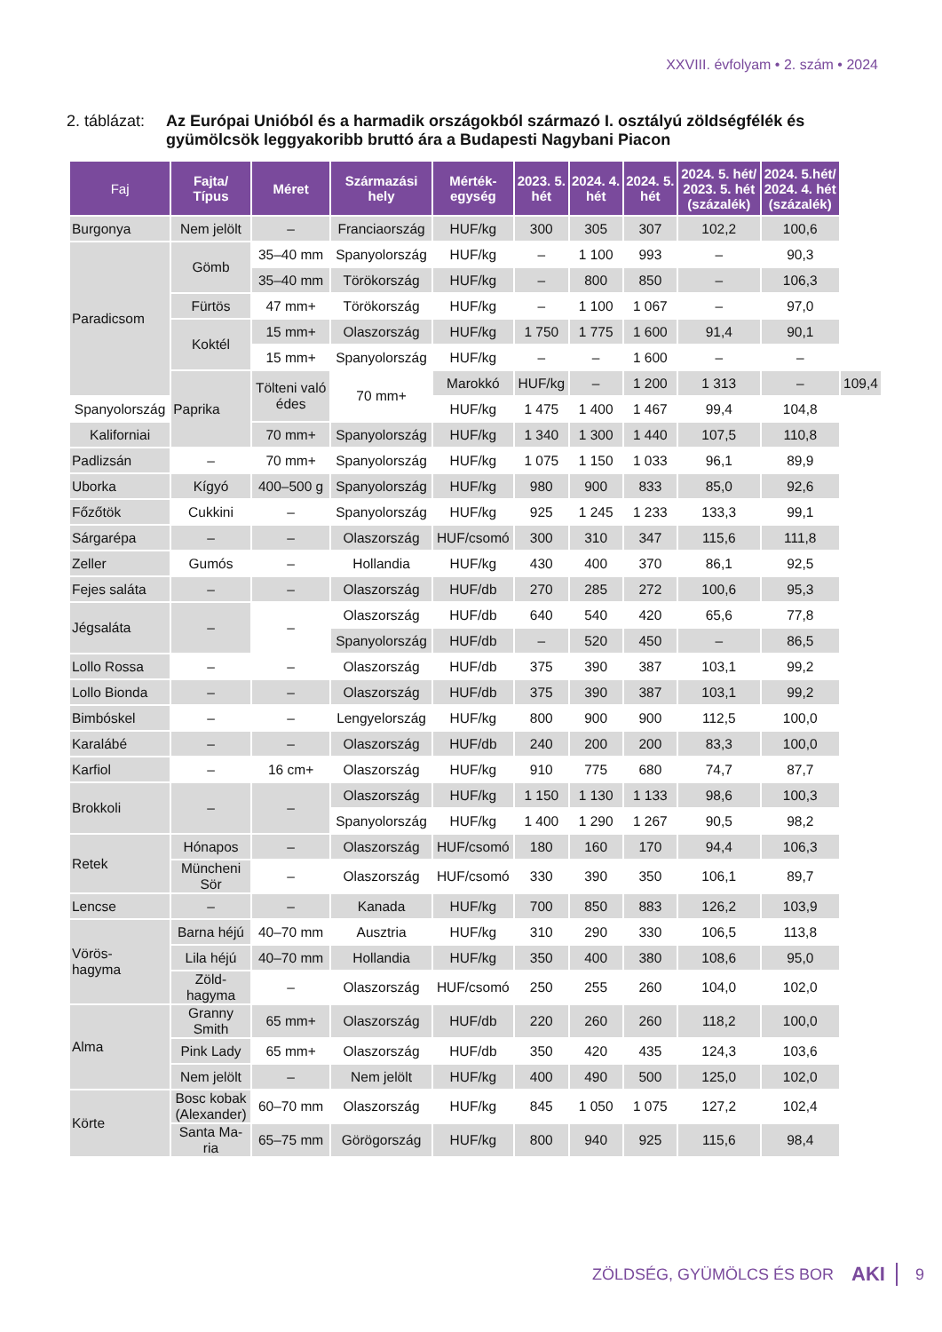XXVIII. évfolyam • 2. szám • 2024
2. táblázat: Az Európai Unióból és a harmadik országokból származó I. osztályú zöldségfélék és gyümölcsök leggyakoribb bruttó ára a Budapesti Nagybani Piacon
| Faj | Fajta/ Típus | Méret | Származási hely | Mérték- egység | 2023. 5. hét | 2024. 4. hét | 2024. 5. hét | 2024. 5. hét/ 2023. 5. hét (százalék) | 2024. 5.hét/ 2024. 4. hét (százalék) | |
| --- | --- | --- | --- | --- | --- | --- | --- | --- | --- | --- |
| Burgonya | Nem jelölt | – | Franciaország | HUF/kg | 300 | 305 | 307 | 102,2 | 100,6 | |
| Paradicsom | Gömb | 35–40 mm | Spanyolország | HUF/kg | – | 1 100 | 993 | – | 90,3 | |
| | | 35–40 mm | Törökország | HUF/kg | – | 800 | 850 | – | 106,3 | |
| | Fürtös | 47 mm+ | Törökország | HUF/kg | – | 1 100 | 1 067 | – | 97,0 | |
| | Koktél | 15 mm+ | Olaszország | HUF/kg | 1 750 | 1 775 | 1 600 | 91,4 | 90,1 | |
| | | 15 mm+ | Spanyolország | HUF/kg | – | – | 1 600 | – | – | |
| | Paprika | Tölteni való édes | 70 mm+ | Marokkó | HUF/kg | – | 1 200 | 1 313 | – | 109,4 |
| Spanyolország | | | | HUF/kg | 1 475 | 1 400 | 1 467 | 99,4 | 104,8 | |
| Kaliforniai | | 70 mm+ | Spanyolország | HUF/kg | 1 340 | 1 300 | 1 440 | 107,5 | 110,8 | |
| Padlizsán | – | 70 mm+ | Spanyolország | HUF/kg | 1 075 | 1 150 | 1 033 | 96,1 | 89,9 | |
| Uborka | Kígyó | 400–500 g | Spanyolország | HUF/kg | 980 | 900 | 833 | 85,0 | 92,6 | |
| Főzőtök | Cukkini | – | Spanyolország | HUF/kg | 925 | 1 245 | 1 233 | 133,3 | 99,1 | |
| Sárgarépa | – | – | Olaszország | HUF/csomó | 300 | 310 | 347 | 115,6 | 111,8 | |
| Zeller | Gumós | – | Hollandia | HUF/kg | 430 | 400 | 370 | 86,1 | 92,5 | |
| Fejes saláta | – | – | Olaszország | HUF/db | 270 | 285 | 272 | 100,6 | 95,3 | |
| Jégsaláta | – | – | Olaszország | HUF/db | 640 | 540 | 420 | 65,6 | 77,8 | |
| | | | Spanyolország | HUF/db | – | 520 | 450 | – | 86,5 | |
| Lollo Rossa | – | – | Olaszország | HUF/db | 375 | 390 | 387 | 103,1 | 99,2 | |
| Lollo Bionda | – | – | Olaszország | HUF/db | 375 | 390 | 387 | 103,1 | 99,2 | |
| Bimbóskel | – | – | Lengyelország | HUF/kg | 800 | 900 | 900 | 112,5 | 100,0 | |
| Karalábé | – | – | Olaszország | HUF/db | 240 | 200 | 200 | 83,3 | 100,0 | |
| Karfiol | – | 16 cm+ | Olaszország | HUF/kg | 910 | 775 | 680 | 74,7 | 87,7 | |
| Brokkoli | – | – | Olaszország | HUF/kg | 1 150 | 1 130 | 1 133 | 98,6 | 100,3 | |
| | | | Spanyolország | HUF/kg | 1 400 | 1 290 | 1 267 | 90,5 | 98,2 | |
| Retek | Hónapos | – | Olaszország | HUF/csomó | 180 | 160 | 170 | 94,4 | 106,3 | |
| | Müncheni Sör | – | Olaszország | HUF/csomó | 330 | 390 | 350 | 106,1 | 89,7 | |
| Lencse | – | – | Kanada | HUF/kg | 700 | 850 | 883 | 126,2 | 103,9 | |
| Vörös- hagyma | Barna héjú | 40–70 mm | Ausztria | HUF/kg | 310 | 290 | 330 | 106,5 | 113,8 | |
| | Lila héjú | 40–70 mm | Hollandia | HUF/kg | 350 | 400 | 380 | 108,6 | 95,0 | |
| | Zöld- hagyma | – | Olaszország | HUF/csomó | 250 | 255 | 260 | 104,0 | 102,0 | |
| Alma | Granny Smith | 65 mm+ | Olaszország | HUF/db | 220 | 260 | 260 | 118,2 | 100,0 | |
| | Pink Lady | 65 mm+ | Olaszország | HUF/db | 350 | 420 | 435 | 124,3 | 103,6 | |
| | Nem jelölt | – | Nem jelölt | HUF/kg | 400 | 490 | 500 | 125,0 | 102,0 | |
| Körte | Bosc kobak (Alexander) | 60–70 mm | Olaszország | HUF/kg | 845 | 1 050 | 1 075 | 127,2 | 102,4 | |
| | Santa Ma- ria | 65–75 mm | Görögország | HUF/kg | 800 | 940 | 925 | 115,6 | 98,4 | |
ZÖLDSÉG, GYÜMÖLCS ÉS BOR AKI 9